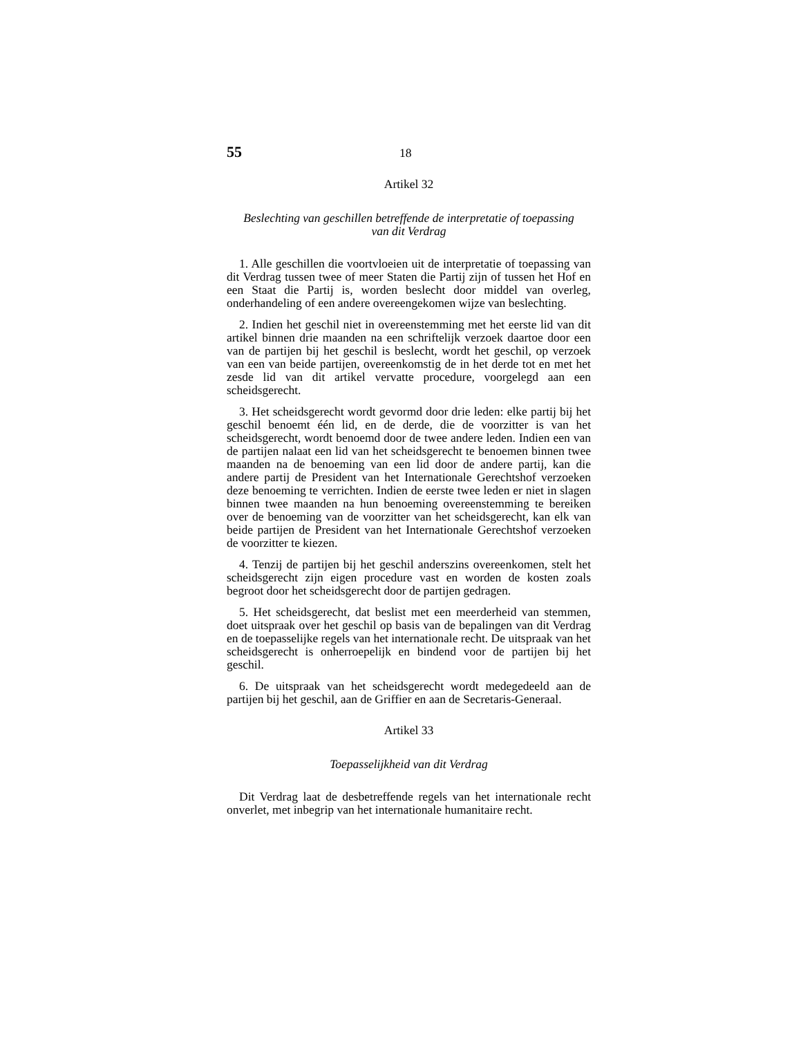55 18
Artikel 32
Beslechting van geschillen betreffende de interpretatie of toepassing
van dit Verdrag
1. Alle geschillen die voortvloeien uit de interpretatie of toepassing van dit Verdrag tussen twee of meer Staten die Partij zijn of tussen het Hof en een Staat die Partij is, worden beslecht door middel van overleg, onderhandeling of een andere overeengekomen wijze van beslechting.
2. Indien het geschil niet in overeenstemming met het eerste lid van dit artikel binnen drie maanden na een schriftelijk verzoek daartoe door een van de partijen bij het geschil is beslecht, wordt het geschil, op verzoek van een van beide partijen, overeenkomstig de in het derde tot en met het zesde lid van dit artikel vervatte procedure, voorgelegd aan een scheidsgerecht.
3. Het scheidsgerecht wordt gevormd door drie leden: elke partij bij het geschil benoemt één lid, en de derde, die de voorzitter is van het scheidsgerecht, wordt benoemd door de twee andere leden. Indien een van de partijen nalaat een lid van het scheidsgerecht te benoemen binnen twee maanden na de benoeming van een lid door de andere partij, kan die andere partij de President van het Internationale Gerechtshof verzoeken deze benoeming te verrichten. Indien de eerste twee leden er niet in slagen binnen twee maanden na hun benoeming overeenstemming te bereiken over de benoeming van de voorzitter van het scheidsgerecht, kan elk van beide partijen de President van het Internationale Gerechtshof verzoeken de voorzitter te kiezen.
4. Tenzij de partijen bij het geschil anderszins overeenkomen, stelt het scheidsgerecht zijn eigen procedure vast en worden de kosten zoals begroot door het scheidsgerecht door de partijen gedragen.
5. Het scheidsgerecht, dat beslist met een meerderheid van stemmen, doet uitspraak over het geschil op basis van de bepalingen van dit Verdrag en de toepasselijke regels van het internationale recht. De uitspraak van het scheidsgerecht is onherroepelijk en bindend voor de partijen bij het geschil.
6. De uitspraak van het scheidsgerecht wordt medegedeeld aan de partijen bij het geschil, aan de Griffier en aan de Secretaris-Generaal.
Artikel 33
Toepasselijkheid van dit Verdrag
Dit Verdrag laat de desbetreffende regels van het internationale recht onverlet, met inbegrip van het internationale humanitaire recht.